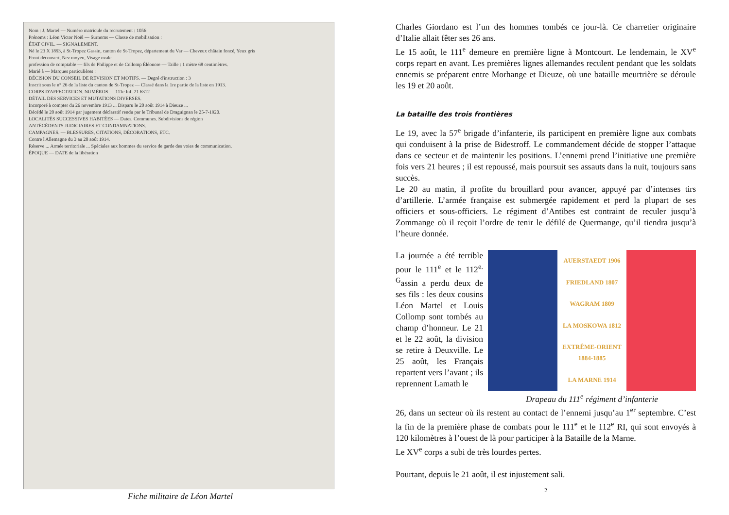Nom : J. Martel — Numéro matricule du recrutement : 1056
Prénoms : Léon Victor Noël — Surnoms — Classe de mobilisation :
ÉTAT CIVIL. — SIGNALEMENT.
Né le 23 X 1893, à St-Tropez Gassin, canton de St-Tropez, département du Var — Cheveux châtain foncé, Yeux gris
Front découvert, Nez moyen, Visage ovale
profession de comptable — fils de Philippe et de Collomp Éléonore — Taille : 1 mètre 68 centimètres.
Marié à — Marques particulières :
DÉCISION DU CONSEIL DE REVISION ET MOTIFS. — Degré d'instruction : 3
Inscrit sous le n° 26 de la liste du canton de St-Tropez — Classé dans la 1re partie de la liste en 1913.
CORPS D'AFFECTATION. NUMÉROS — 111e Inf. 21 6312
DÉTAIL DES SERVICES ET MUTATIONS DIVERSES.
Incorporé à compter du 26 novembre 1913 ... Disparu le 20 août 1914 à Dieuze ...
Décédé le 20 août 1914 par jugement déclaratif rendu par le Tribunal de Draguignan le 25-7-1920.
LOCALITÉS SUCCESSIVES HABITÉES — Dates. Communes. Subdivisions de région
ANTÉCÉDENTS JUDICIAIRES ET CONDAMNATIONS.
CAMPAGNES. — BLESSURES, CITATIONS, DÉCORATIONS, ETC.
Contre l'Allemagne du 3 au 20 août 1914.
Réserve ... Armée territoriale ... Spéciales aux hommes du service de garde des voies de communication.
ÉPOQUE — DATE de la libération
Fiche militaire de Léon Martel
Charles Giordano est l’un des hommes tombés ce jour-là. Ce charretier originaire d’Italie allait fêter ses 26 ans.
Le 15 août, le 111<sup>e</sup> demeure en première ligne à Montcourt. Le lendemain, le XV<sup>e</sup> corps repart en avant. Les premières lignes allemandes reculent pendant que les soldats ennemis se préparent entre Morhange et Dieuze, où une bataille meurtrière se déroule les 19 et 20 août.
La bataille des trois frontières
Le 19, avec la 57<sup>e</sup> brigade d’infanterie, ils participent en première ligne aux combats qui conduisent à la prise de Bidestroff. Le commandement décide de stopper l’attaque dans ce secteur et de maintenir les positions. L’ennemi prend l’initiative une première fois vers 21 heures ; il est repoussé, mais poursuit ses assauts dans la nuit, toujours sans succès.
Le 20 au matin, il profite du brouillard pour avancer, appuyé par d’intenses tirs d’artillerie. L’armée française est submergée rapidement et perd la plupart de ses officiers et sous-officiers. Le régiment d’Antibes est contraint de reculer jusqu’à Zommange où il reçoit l’ordre de tenir le défilé de Quermange, qu’il tiendra jusqu’à l’heure donnée.
La journée a été terrible pour le 111<sup>e</sup> et le 112<sup>e.</sup> <sup>G</sup>assin a perdu deux de ses fils : les deux cousins Léon Martel et Louis Collomp sont tombés au champ d’honneur. Le 21 et le 22 août, la division se retire à Deuxville. Le 25 août, les Français repartent vers l’avant ; ils reprennent Lamath le
AUERSTAEDT 1906
FRIEDLAND 1807
WAGRAM 1809
LA MOSKOWA 1812
EXTRÊME-ORIENT 1884-1885
LA MARNE 1914
Drapeau du 111<sup>e</sup> régiment d’infanterie
26, dans un secteur où ils restent au contact de l’ennemi jusqu’au 1<sup>er</sup> septembre. C’est la fin de la première phase de combats pour le 111<sup>e</sup> et le 112<sup>e</sup> RI, qui sont envoyés à 120 kilomètres à l’ouest de là pour participer à la Bataille de la Marne.
Le XV<sup>e</sup> corps a subi de très lourdes pertes.
Pourtant, depuis le 21 août, il est injustement sali.
2